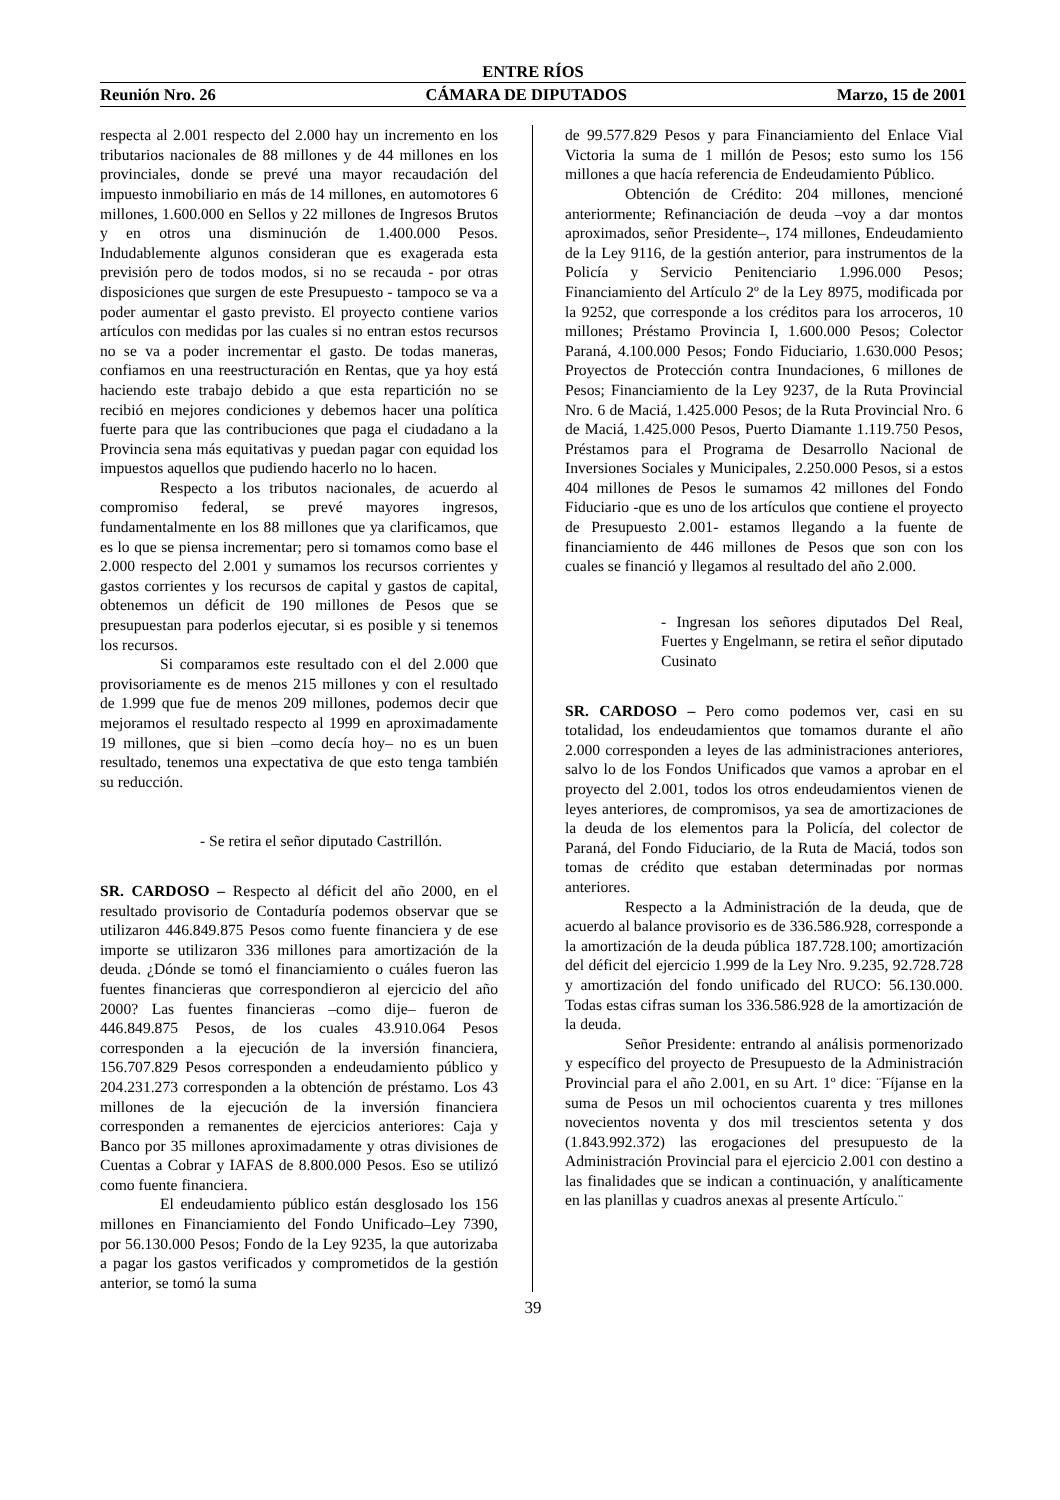ENTRE RÍOS
Reunión Nro. 26 CÁMARA DE DIPUTADOS Marzo, 15 de 2001
respecta al 2.001 respecto del 2.000 hay un incremento en los tributarios nacionales de 88 millones y de 44 millones en los provinciales, donde se prevé una mayor recaudación del impuesto inmobiliario en más de 14 millones, en automotores 6 millones, 1.600.000 en Sellos y 22 millones de Ingresos Brutos y en otros una disminución de 1.400.000 Pesos. Indudablemente algunos consideran que es exagerada esta previsión pero de todos modos, si no se recauda - por otras disposiciones que surgen de este Presupuesto - tampoco se va a poder aumentar el gasto previsto. El proyecto contiene varios artículos con medidas por las cuales si no entran estos recursos no se va a poder incrementar el gasto. De todas maneras, confiamos en una reestructuración en Rentas, que ya hoy está haciendo este trabajo debido a que esta repartición no se recibió en mejores condiciones y debemos hacer una política fuerte para que las contribuciones que paga el ciudadano a la Provincia sena más equitativas y puedan pagar con equidad los impuestos aquellos que pudiendo hacerlo no lo hacen.
Respecto a los tributos nacionales, de acuerdo al compromiso federal, se prevé mayores ingresos, fundamentalmente en los 88 millones que ya clarificamos, que es lo que se piensa incrementar; pero si tomamos como base el 2.000 respecto del 2.001 y sumamos los recursos corrientes y gastos corrientes y los recursos de capital y gastos de capital, obtenemos un déficit de 190 millones de Pesos que se presupuestan para poderlos ejecutar, si es posible y si tenemos los recursos.
Si comparamos este resultado con el del 2.000 que provisoriamente es de menos 215 millones y con el resultado de 1.999 que fue de menos 209 millones, podemos decir que mejoramos el resultado respecto al 1999 en aproximadamente 19 millones, que si bien –como decía hoy– no es un buen resultado, tenemos una expectativa de que esto tenga también su reducción.
- Se retira el señor diputado Castrillón.
SR. CARDOSO – Respecto al déficit del año 2000, en el resultado provisorio de Contaduría podemos observar que se utilizaron 446.849.875 Pesos como fuente financiera y de ese importe se utilizaron 336 millones para amortización de la deuda. ¿Dónde se tomó el financiamiento o cuáles fueron las fuentes financieras que correspondieron al ejercicio del año 2000? Las fuentes financieras –como dije– fueron de 446.849.875 Pesos, de los cuales 43.910.064 Pesos corresponden a la ejecución de la inversión financiera, 156.707.829 Pesos corresponden a endeudamiento público y 204.231.273 corresponden a la obtención de préstamo. Los 43 millones de la ejecución de la inversión financiera corresponden a remanentes de ejercicios anteriores: Caja y Banco por 35 millones aproximadamente y otras divisiones de Cuentas a Cobrar y IAFAS de 8.800.000 Pesos. Eso se utilizó como fuente financiera.
El endeudamiento público están desglosado los 156 millones en Financiamiento del Fondo Unificado–Ley 7390, por 56.130.000 Pesos; Fondo de la Ley 9235, la que autorizaba a pagar los gastos verificados y comprometidos de la gestión anterior, se tomó la suma
de 99.577.829 Pesos y para Financiamiento del Enlace Vial Victoria la suma de 1 millón de Pesos; esto sumo los 156 millones a que hacía referencia de Endeudamiento Público.
Obtención de Crédito: 204 millones, mencioné anteriormente; Refinanciación de deuda –voy a dar montos aproximados, señor Presidente–, 174 millones, Endeudamiento de la Ley 9116, de la gestión anterior, para instrumentos de la Policía y Servicio Penitenciario 1.996.000 Pesos; Financiamiento del Artículo 2º de la Ley 8975, modificada por la 9252, que corresponde a los créditos para los arroceros, 10 millones; Préstamo Provincia I, 1.600.000 Pesos; Colector Paraná, 4.100.000 Pesos; Fondo Fiduciario, 1.630.000 Pesos; Proyectos de Protección contra Inundaciones, 6 millones de Pesos; Financiamiento de la Ley 9237, de la Ruta Provincial Nro. 6 de Maciá, 1.425.000 Pesos; de la Ruta Provincial Nro. 6 de Maciá, 1.425.000 Pesos, Puerto Diamante 1.119.750 Pesos, Préstamos para el Programa de Desarrollo Nacional de Inversiones Sociales y Municipales, 2.250.000 Pesos, si a estos 404 millones de Pesos le sumamos 42 millones del Fondo Fiduciario -que es uno de los artículos que contiene el proyecto de Presupuesto 2.001- estamos llegando a la fuente de financiamiento de 446 millones de Pesos que son con los cuales se financió y llegamos al resultado del año 2.000.
- Ingresan los señores diputados Del Real, Fuertes y Engelmann, se retira el señor diputado Cusinato
SR. CARDOSO – Pero como podemos ver, casi en su totalidad, los endeudamientos que tomamos durante el año 2.000 corresponden a leyes de las administraciones anteriores, salvo lo de los Fondos Unificados que vamos a aprobar en el proyecto del 2.001, todos los otros endeudamientos vienen de leyes anteriores, de compromisos, ya sea de amortizaciones de la deuda de los elementos para la Policía, del colector de Paraná, del Fondo Fiduciario, de la Ruta de Maciá, todos son tomas de crédito que estaban determinadas por normas anteriores.
Respecto a la Administración de la deuda, que de acuerdo al balance provisorio es de 336.586.928, corresponde a la amortización de la deuda pública 187.728.100; amortización del déficit del ejercicio 1.999 de la Ley Nro. 9.235, 92.728.728 y amortización del fondo unificado del RUCO: 56.130.000. Todas estas cifras suman los 336.586.928 de la amortización de la deuda.
Señor Presidente: entrando al análisis pormenorizado y específico del proyecto de Presupuesto de la Administración Provincial para el año 2.001, en su Art. 1º dice: ¨Fíjanse en la suma de Pesos un mil ochocientos cuarenta y tres millones novecientos noventa y dos mil trescientos setenta y dos (1.843.992.372) las erogaciones del presupuesto de la Administración Provincial para el ejercicio 2.001 con destino a las finalidades que se indican a continuación, y analíticamente en las planillas y cuadros anexas al presente Artículo.¨
39